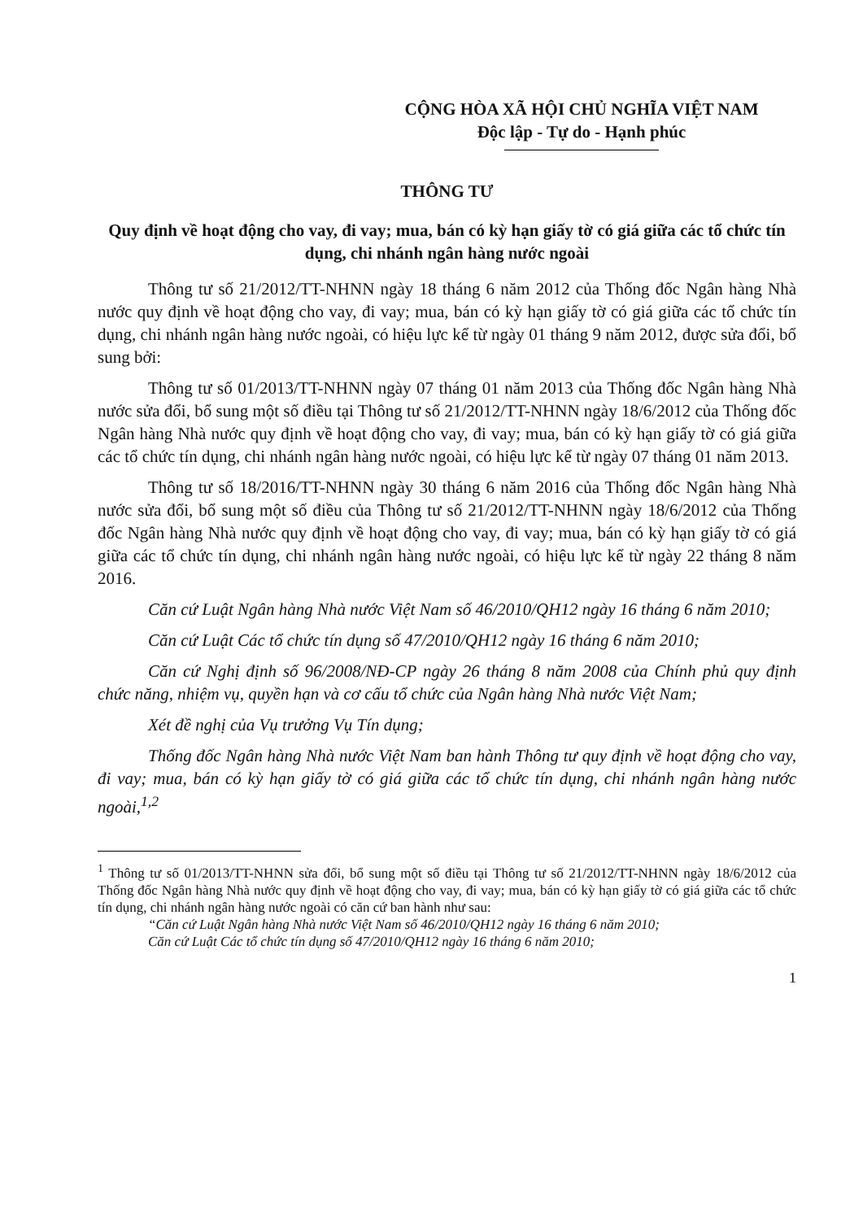CỘNG HÒA XÃ HỘI CHỦ NGHĨA VIỆT NAM
Độc lập - Tự do - Hạnh phúc
THÔNG TƯ
Quy định về hoạt động cho vay, đi vay; mua, bán có kỳ hạn giấy tờ có giá giữa các tổ chức tín dụng, chi nhánh ngân hàng nước ngoài
Thông tư số 21/2012/TT-NHNN ngày 18 tháng 6 năm 2012 của Thống đốc Ngân hàng Nhà nước quy định về hoạt động cho vay, đi vay; mua, bán có kỳ hạn giấy tờ có giá giữa các tổ chức tín dụng, chi nhánh ngân hàng nước ngoài, có hiệu lực kể từ ngày 01 tháng 9 năm 2012, được sửa đổi, bổ sung bởi:
Thông tư số 01/2013/TT-NHNN ngày 07 tháng 01 năm 2013 của Thống đốc Ngân hàng Nhà nước sửa đổi, bổ sung một số điều tại Thông tư số 21/2012/TT-NHNN ngày 18/6/2012 của Thống đốc Ngân hàng Nhà nước quy định về hoạt động cho vay, đi vay; mua, bán có kỳ hạn giấy tờ có giá giữa các tổ chức tín dụng, chi nhánh ngân hàng nước ngoài, có hiệu lực kể từ ngày 07 tháng 01 năm 2013.
Thông tư số 18/2016/TT-NHNN ngày 30 tháng 6 năm 2016 của Thống đốc Ngân hàng Nhà nước sửa đổi, bổ sung một số điều của Thông tư số 21/2012/TT-NHNN ngày 18/6/2012 của Thống đốc Ngân hàng Nhà nước quy định về hoạt động cho vay, đi vay; mua, bán có kỳ hạn giấy tờ có giá giữa các tổ chức tín dụng, chi nhánh ngân hàng nước ngoài, có hiệu lực kể từ ngày 22 tháng 8 năm 2016.
Căn cứ Luật Ngân hàng Nhà nước Việt Nam số 46/2010/QH12 ngày 16 tháng 6 năm 2010;
Căn cứ Luật Các tổ chức tín dụng số 47/2010/QH12 ngày 16 tháng 6 năm 2010;
Căn cứ Nghị định số 96/2008/NĐ-CP ngày 26 tháng 8 năm 2008 của Chính phủ quy định chức năng, nhiệm vụ, quyền hạn và cơ cấu tổ chức của Ngân hàng Nhà nước Việt Nam;
Xét đề nghị của Vụ trưởng Vụ Tín dụng;
Thống đốc Ngân hàng Nhà nước Việt Nam ban hành Thông tư quy định về hoạt động cho vay, đi vay; mua, bán có kỳ hạn giấy tờ có giá giữa các tổ chức tín dụng, chi nhánh ngân hàng nước ngoài,<sup>1,2</sup>
<sup>1</sup> Thông tư số 01/2013/TT-NHNN sửa đổi, bổ sung một số điều tại Thông tư số 21/2012/TT-NHNN ngày 18/6/2012 của Thống đốc Ngân hàng Nhà nước quy định về hoạt động cho vay, đi vay; mua, bán có kỳ hạn giấy tờ có giá giữa các tổ chức tín dụng, chi nhánh ngân hàng nước ngoài có căn cứ ban hành như sau:
“Căn cứ Luật Ngân hàng Nhà nước Việt Nam số 46/2010/QH12 ngày 16 tháng 6 năm 2010;
Căn cứ Luật Các tổ chức tín dụng số 47/2010/QH12 ngày 16 tháng 6 năm 2010;
1